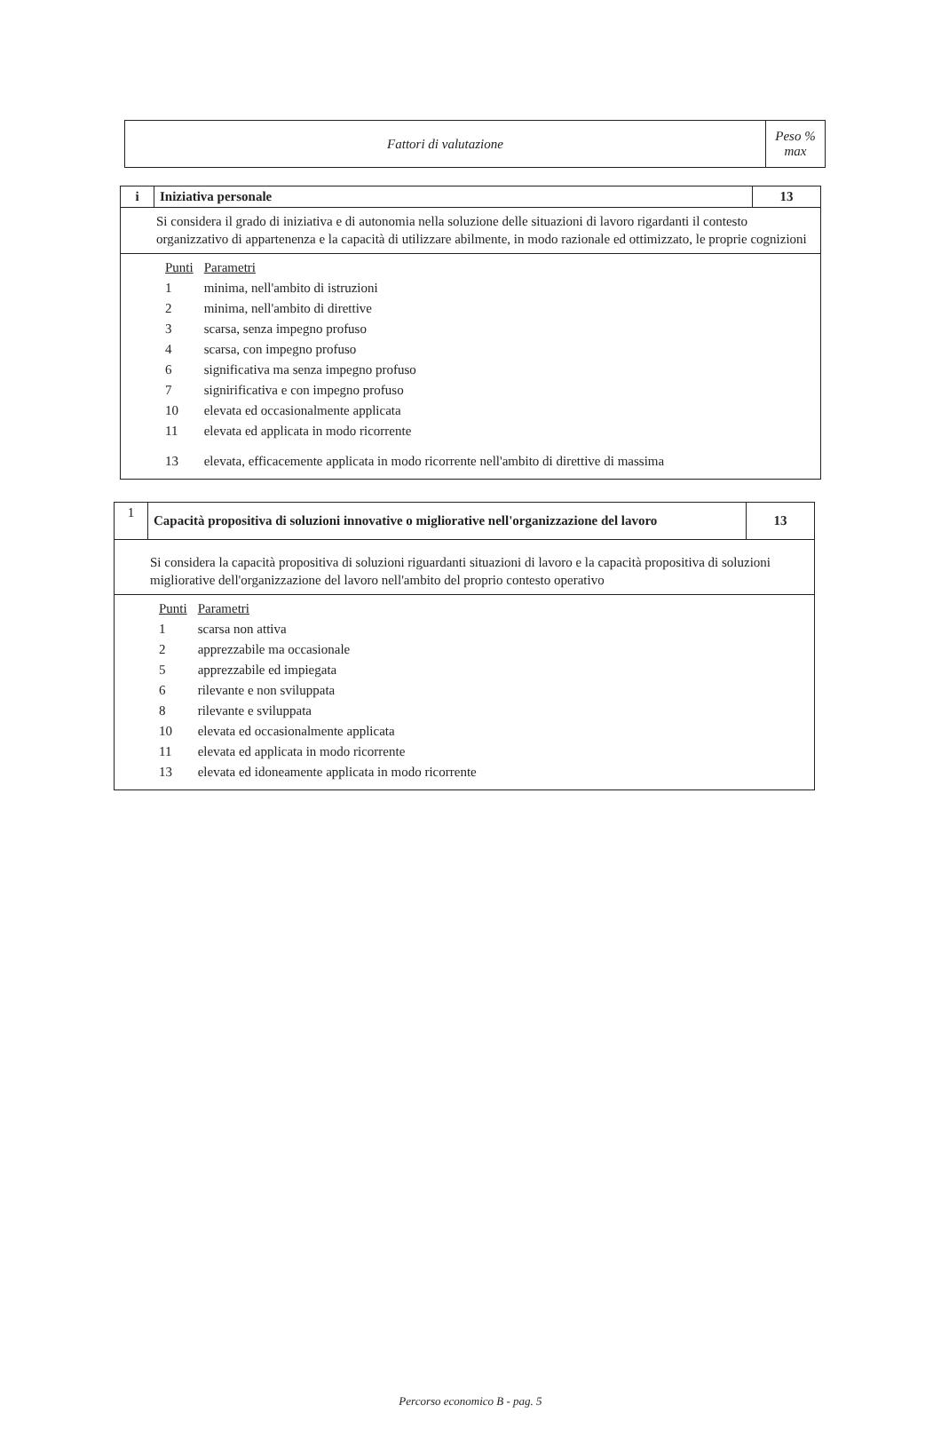| Fattori di valutazione | Peso % max |
| i | Iniziativa personale | 13 |
| Si considera il grado di iniziativa e di autonomia nella soluzione delle situazioni di lavoro rigardanti il contesto organizzativo di appartenenza e la capacità di utilizzare abilmente, in modo razionale ed ottimizzato, le proprie cognizioni | | |
| / Punti / Parametri / / 1 / minima, nell'ambito di istruzioni / / 2 / minima, nell'ambito di direttive / / 3 / scarsa, senza impegno profuso / / 4 / scarsa, con impegno profuso / / 6 / significativa ma senza impegno profuso / / 7 / signirificativa e con impegno profuso / / 10 / elevata ed occasionalmente applicata / / 11 / elevata ed applicata in modo ricorrente / / 13 / elevata, efficacemente applicata in modo ricorrente nell'ambito di direttive di massima / | | |
| 1 | Capacità propositiva di soluzioni innovative o migliorative nell'organizzazione del lavoro | 13 |
| Si considera la capacità propositiva di soluzioni riguardanti situazioni di lavoro e la capacità propositiva di soluzioni migliorative dell'organizzazione del lavoro nell'ambito del proprio contesto operativo | | |
| / Punti / Parametri / / 1 / scarsa non attiva / / 2 / apprezzabile ma occasionale / / 5 / apprezzabile ed impiegata / / 6 / rilevante e non sviluppata / / 8 / rilevante e sviluppata / / 10 / elevata ed occasionalmente applicata / / 11 / elevata ed applicata in modo ricorrente / / 13 / elevata ed idoneamente applicata in modo ricorrente / | | |
Percorso economico B - pag. 5